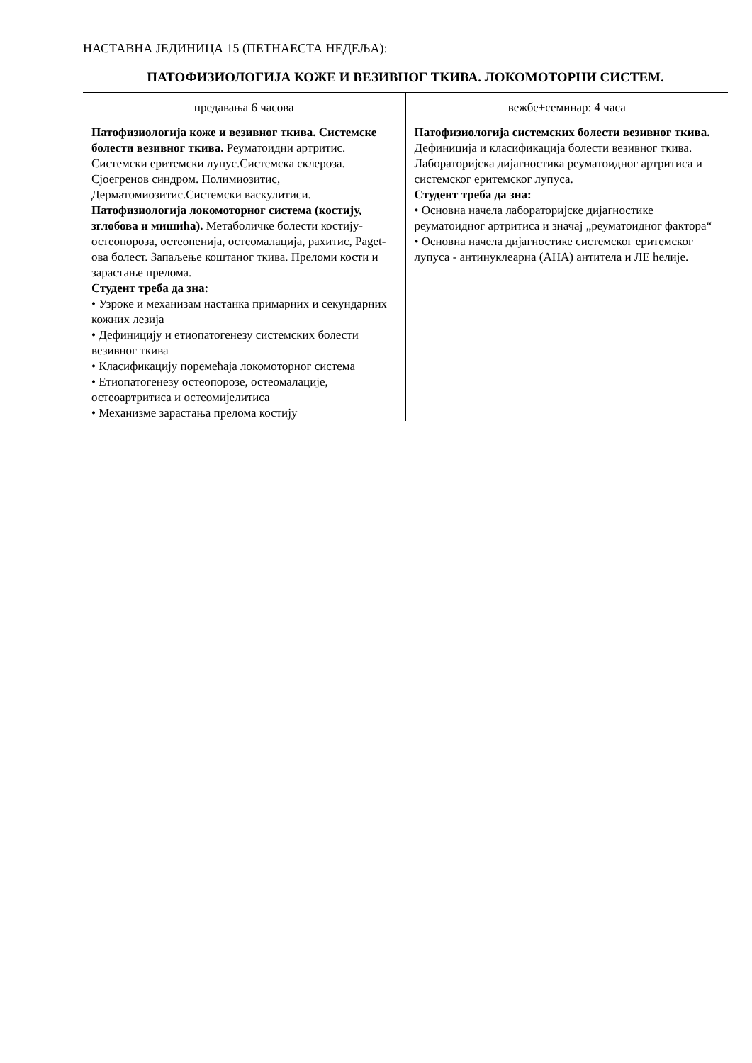НАСТАВНА ЈЕДИНИЦА 15 (ПЕТНАЕСТА НЕДЕЉА):
ПАТОФИЗИОЛОГИЈА КОЖЕ И ВЕЗИВНОГ ТКИВА. ЛОКОМОТОРНИ СИСТЕМ.
| предавања 6 часова | вежбе+семинар: 4 часа |
| --- | --- |
| Патофизиологија коже и везивног ткива. Системске болести везивног ткива. Реуматоидни артритис. Системски еритемски лупус.Системска склероза. Сјоегренов синдром. Полимиозитис, Дерматомиозитис.Системски васкулитиси. Патофизиологија локомоторног система (костију, зглобова и мишића). Метаболичке болести костију-остеопороза, остеопенија, остеомалација, рахитис, Paget-ова болест. Запаљење коштаног ткива. Преломи кости и зарастање прелома. Студент треба да зна: • Узроке и механизам настанка примарних и секундарних кожних лезија • Дефиницију и етиопатогенезу системских болести везивног ткива • Класификацију поремећаја локомоторног система • Етиопатогенезу остеопорозе, остеомалације, остеоартритиса и остеомијелитиса • Механизме зарастања прелома костију | Патофизиологија системских болести везивног ткива. Дефиниција и класификација болести везивног ткива. Лабораторијска дијагностика реуматоидног артритиса и системског еритемског лупуса. Студент треба да зна: • Основна начела лабораторијске дијагностике реуматоидног артритиса и значај „реуматоидног фактора“ • Основна начела дијагностике системског еритемског лупуса - антинуклеарна (АНА) антитела и ЛЕ ћелије. |